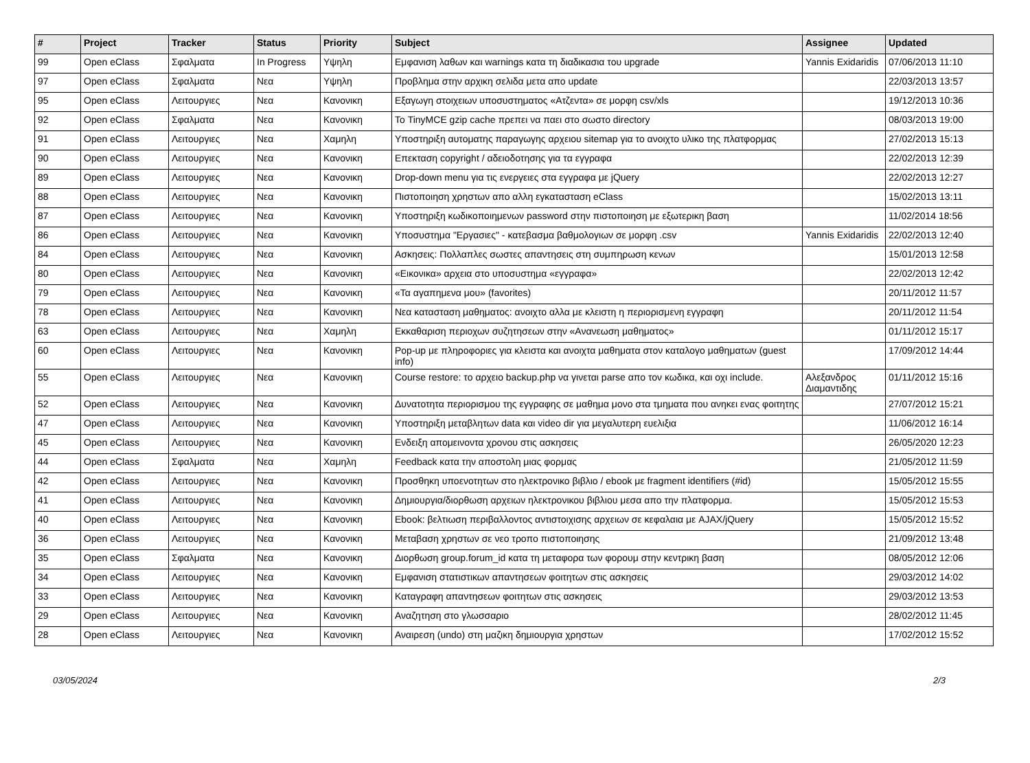| # | Project | Tracker | Status | Priority | Subject | Assignee | Updated |
| --- | --- | --- | --- | --- | --- | --- | --- |
| 99 | Open eClass | Σφαλματα | In Progress | Υψηλη | Εμφανιση λαθων και warnings κατα τη διαδικασια του upgrade | Yannis Exidaridis | 07/06/2013 11:10 |
| 97 | Open eClass | Σφαλματα | Νεα | Υψηλη | Προβλημα στην αρχικη σελιδα μετα απο update | | 22/03/2013 13:57 |
| 95 | Open eClass | Λειτουργιες | Νεα | Κανονικη | Εξαγωγη στοιχειων υποσυστηματος «Ατζεντα» σε μορφη csv/xls | | 19/12/2013 10:36 |
| 92 | Open eClass | Σφαλματα | Νεα | Κανονικη | Το TinyMCE gzip cache πρεπει να παει στο σωστο directory | | 08/03/2013 19:00 |
| 91 | Open eClass | Λειτουργιες | Νεα | Χαμηλη | Υποστηριξη αυτοματης παραγωγης αρχειου sitemap για το ανοιχτο υλικο της πλατφορμας | | 27/02/2013 15:13 |
| 90 | Open eClass | Λειτουργιες | Νεα | Κανονικη | Επεκταση copyright / αδειοδοτησης για τα εγγραφα | | 22/02/2013 12:39 |
| 89 | Open eClass | Λειτουργιες | Νεα | Κανονικη | Drop-down menu για τις ενεργειες στα εγγραφα με jQuery | | 22/02/2013 12:27 |
| 88 | Open eClass | Λειτουργιες | Νεα | Κανονικη | Πιστοποιηση χρηστων απο αλλη εγκατασταση eClass | | 15/02/2013 13:11 |
| 87 | Open eClass | Λειτουργιες | Νεα | Κανονικη | Υποστηριξη κωδικοποιημενων password στην πιστοποιηση με εξωτερικη βαση | | 11/02/2014 18:56 |
| 86 | Open eClass | Λειτουργιες | Νεα | Κανονικη | Υποσυστημα "Εργασιες" - κατεβασμα βαθμολογιων σε μορφη .csv | Yannis Exidaridis | 22/02/2013 12:40 |
| 84 | Open eClass | Λειτουργιες | Νεα | Κανονικη | Ασκησεις: Πολλαπλες σωστες απαντησεις στη συμπηρωση κενων | | 15/01/2013 12:58 |
| 80 | Open eClass | Λειτουργιες | Νεα | Κανονικη | «Εικονικα» αρχεια στο υποσυστημα «εγγραφα» | | 22/02/2013 12:42 |
| 79 | Open eClass | Λειτουργιες | Νεα | Κανονικη | «Τα αγαπημενα μου» (favorites) | | 20/11/2012 11:57 |
| 78 | Open eClass | Λειτουργιες | Νεα | Κανονικη | Νεα κατασταση μαθηματος: ανοιχτο αλλα με κλειστη η περιορισμενη εγγραφη | | 20/11/2012 11:54 |
| 63 | Open eClass | Λειτουργιες | Νεα | Χαμηλη | Εκκαθαριση περιοχων συζητησεων στην «Ανανεωση μαθηματος» | | 01/11/2012 15:17 |
| 60 | Open eClass | Λειτουργιες | Νεα | Κανονικη | Pop-up με πληροφοριες για κλειστα και ανοιχτα μαθηματα στον καταλογο μαθηματων (guest info) | | 17/09/2012 14:44 |
| 55 | Open eClass | Λειτουργιες | Νεα | Κανονικη | Course restore: το αρχειο backup.php να γινεται parse απο τον κωδικα, και οχι include. | Αλεξανδρος Διαμαντιδης | 01/11/2012 15:16 |
| 52 | Open eClass | Λειτουργιες | Νεα | Κανονικη | Δυνατοτητα περιορισμου της εγγραφης σε μαθημα μονο στα τμηματα που ανηκει ενας φοιτητης | | 27/07/2012 15:21 |
| 47 | Open eClass | Λειτουργιες | Νεα | Κανονικη | Υποστηριξη μεταβλητων data και video dir για μεγαλυτερη ευελιξια | | 11/06/2012 16:14 |
| 45 | Open eClass | Λειτουργιες | Νεα | Κανονικη | Ενδειξη απομεινοντα χρονου στις ασκησεις | | 26/05/2020 12:23 |
| 44 | Open eClass | Σφαλματα | Νεα | Χαμηλη | Feedback κατα την αποστολη μιας φορμας | | 21/05/2012 11:59 |
| 42 | Open eClass | Λειτουργιες | Νεα | Κανονικη | Προσθηκη υποενοτητων στο ηλεκτρονικο βιβλιο / ebook με fragment identifiers (#id) | | 15/05/2012 15:55 |
| 41 | Open eClass | Λειτουργιες | Νεα | Κανονικη | Δημιουργια/διορθωση αρχειων ηλεκτρονικου βιβλιου μεσα απο την πλατφορμα. | | 15/05/2012 15:53 |
| 40 | Open eClass | Λειτουργιες | Νεα | Κανονικη | Ebook: βελτιωση περιβαλλοντος αντιστοιχισης αρχειων σε κεφαλαια με AJAX/jQuery | | 15/05/2012 15:52 |
| 36 | Open eClass | Λειτουργιες | Νεα | Κανονικη | Μεταβαση χρηστων σε νεο τροπο πιστοποιησης | | 21/09/2012 13:48 |
| 35 | Open eClass | Σφαλματα | Νεα | Κανονικη | Διορθωση group.forum_id κατα τη μεταφορα των φορουμ στην κεντρικη βαση | | 08/05/2012 12:06 |
| 34 | Open eClass | Λειτουργιες | Νεα | Κανονικη | Εμφανιση στατιστικων απαντησεων φοιτητων στις ασκησεις | | 29/03/2012 14:02 |
| 33 | Open eClass | Λειτουργιες | Νεα | Κανονικη | Καταγραφη απαντησεων φοιτητων στις ασκησεις | | 29/03/2012 13:53 |
| 29 | Open eClass | Λειτουργιες | Νεα | Κανονικη | Αναζητηση στο γλωσσαριο | | 28/02/2012 11:45 |
| 28 | Open eClass | Λειτουργιες | Νεα | Κανονικη | Αναιρεση (undo) στη μαζικη δημιουργια χρηστων | | 17/02/2012 15:52 |
03/05/2024 2/3